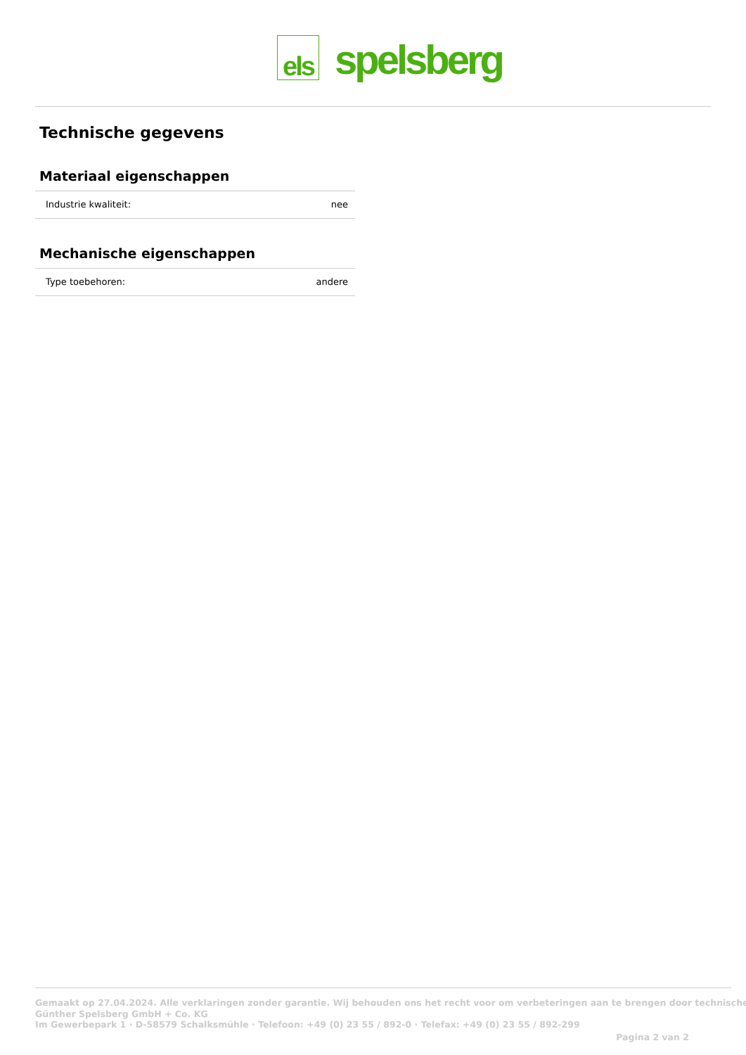els
spelsberg
Technische gegevens
Materiaal eigenschappen
| Industrie kwaliteit: | nee |
Mechanische eigenschappen
| Type toebehoren: | andere |
Gemaakt op 27.04.2024. Alle verklaringen zonder garantie. Wij behouden ons het recht voor om verbeteringen aan te brengen door technische
Günther Spelsberg GmbH + Co. KG
Im Gewerbepark 1 · D-58579 Schalksmühle · Telefoon: +49 (0) 23 55 / 892-0 · Telefax: +49 (0) 23 55 / 892-299
Pagina 2 van 2